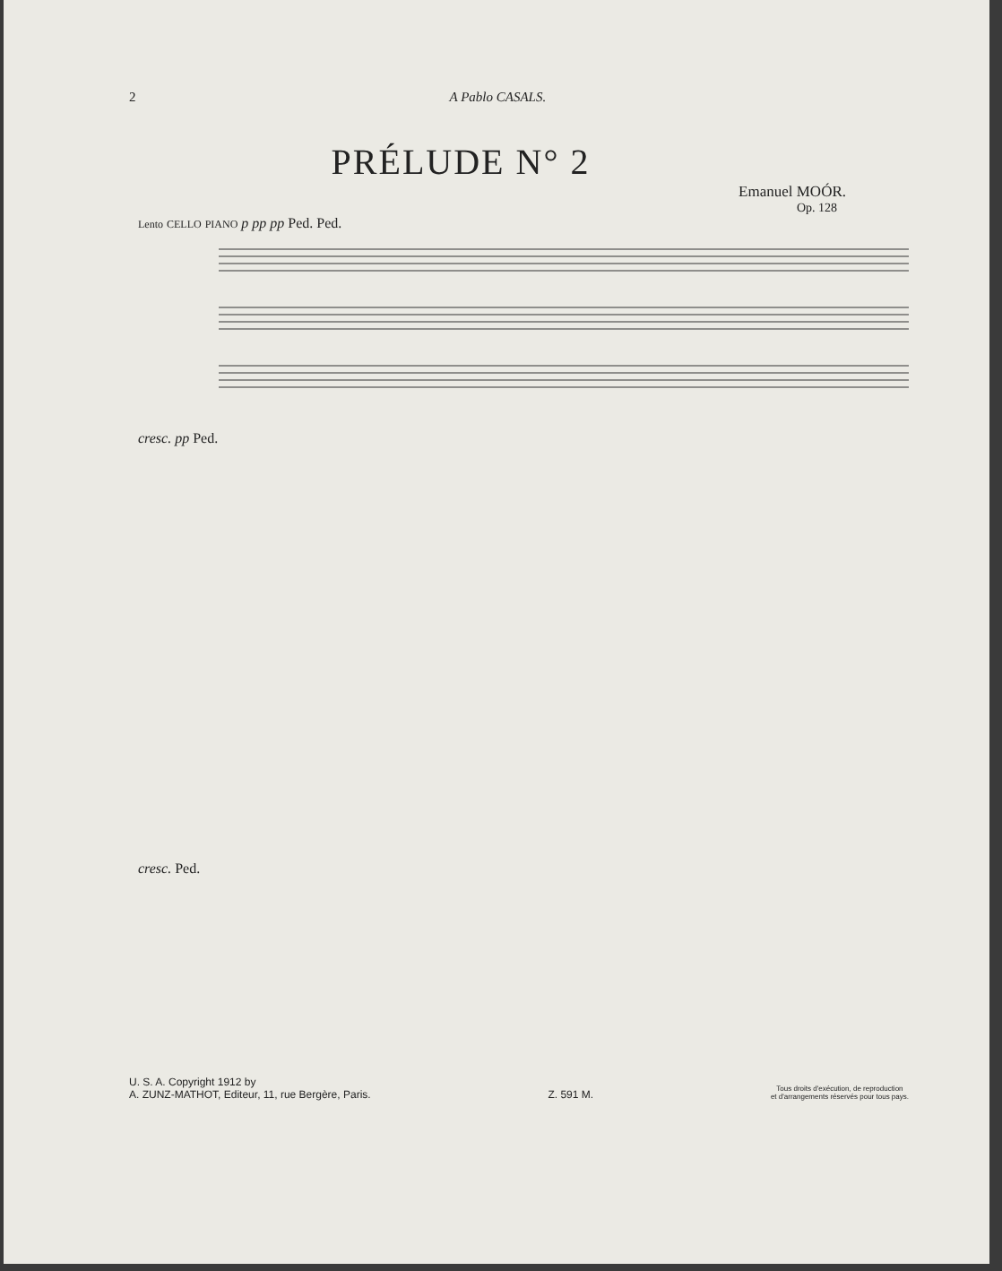2 A Pablo CASALS.
PRÉLUDE N° 2
Emanuel MOÓR.
Op. 128
Lento CELLO PIANO p pp pp Ped. Ped.
cresc. pp Ped.
cresc. Ped.
U. S. A. Copyright 1912 by
A. ZUNZ-MATHOT, Editeur, 11, rue Bergère, Paris.
Z. 591 M.
Tous droits d'exécution, de reproduction
et d'arrangements réservés pour tous pays.